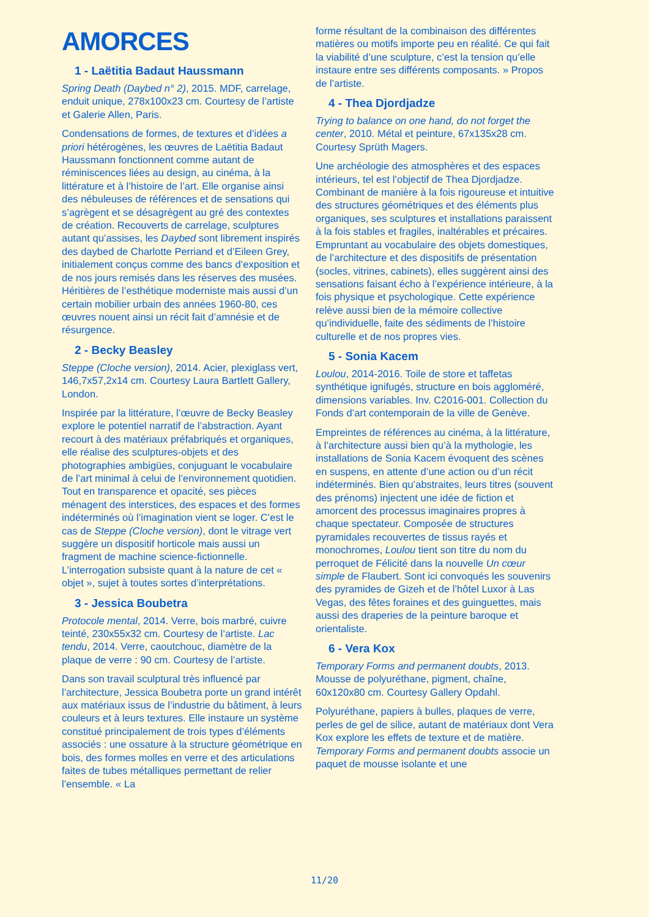AMORCES
1 - Laëtitia Badaut Haussmann
Spring Death (Daybed n° 2), 2015. MDF, carrelage, enduit unique, 278x100x23 cm. Courtesy de l’artiste et Galerie Allen, Paris.
Condensations de formes, de textures et d’idées a priori hétérogènes, les œuvres de Laëtitia Badaut Haussmann fonctionnent comme autant de réminiscences liées au design, au cinéma, à la littérature et à l’histoire de l’art. Elle organise ainsi des nébuleuses de références et de sensations qui s’agrègent et se désagrègent au gré des contextes de création. Recouverts de carrelage, sculptures autant qu’assises, les Daybed sont librement inspirés des daybed de Charlotte Perriand et d’Eileen Grey, initialement conçus comme des bancs d’exposition et de nos jours remisés dans les réserves des musées. Héritières de l’esthétique moderniste mais aussi d’un certain mobilier urbain des années 1960-80, ces œuvres nouent ainsi un récit fait d’amnésie et de résurgence.
2 - Becky Beasley
Steppe (Cloche version), 2014. Acier, plexiglass vert, 146,7x57,2x14 cm. Courtesy Laura Bartlett Gallery, London.
Inspirée par la littérature, l’œuvre de Becky Beasley explore le potentiel narratif de l’abstraction. Ayant recourt à des matériaux préfabriqués et organiques, elle réalise des sculptures-objets et des photographies ambigües, conjuguant le vocabulaire de l’art minimal à celui de l’environnement quotidien. Tout en transparence et opacité, ses pièces ménagent des interstices, des espaces et des formes indéterminés où l’imagination vient se loger. C’est le cas de Steppe (Cloche version), dont le vitrage vert suggère un dispositif horticole mais aussi un fragment de machine science-fictionnelle. L’interrogation subsiste quant à la nature de cet « objet », sujet à toutes sortes d’interprétations.
3 - Jessica Boubetra
Protocole mental, 2014. Verre, bois marbré, cuivre teinté, 230x55x32 cm. Courtesy de l’artiste. Lac tendu, 2014. Verre, caoutchouc, diamètre de la plaque de verre : 90 cm. Courtesy de l’artiste.
Dans son travail sculptural très influencé par l’architecture, Jessica Boubetra porte un grand intérêt aux matériaux issus de l’industrie du bâtiment, à leurs couleurs et à leurs textures. Elle instaure un système constitué principalement de trois types d’éléments associés : une ossature à la structure géométrique en bois, des formes molles en verre et des articulations faites de tubes métalliques permettant de relier l’ensemble. « La
forme résultant de la combinaison des différentes matières ou motifs importe peu en réalité. Ce qui fait la viabilité d’une sculpture, c’est la tension qu’elle instaure entre ses différents composants. » Propos de l’artiste.
4 - Thea Djordjadze
Trying to balance on one hand, do not forget the center, 2010. Métal et peinture, 67x135x28 cm. Courtesy Sprüth Magers.
Une archéologie des atmosphères et des espaces intérieurs, tel est l’objectif de Thea Djordjadze. Combinant de manière à la fois rigoureuse et intuitive des structures géométriques et des éléments plus organiques, ses sculptures et installations paraissent à la fois stables et fragiles, inaltérables et précaires. Empruntant au vocabulaire des objets domestiques, de l’architecture et des dispositifs de présentation (socles, vitrines, cabinets), elles suggèrent ainsi des sensations faisant écho à l’expérience intérieure, à la fois physique et psychologique. Cette expérience relève aussi bien de la mémoire collective qu’individuelle, faite des sédiments de l’histoire culturelle et de nos propres vies.
5 - Sonia Kacem
Loulou, 2014-2016. Toile de store et taffetas synthétique ignifugés, structure en bois aggloméré, dimensions variables. Inv. C2016-001. Collection du Fonds d’art contemporain de la ville de Genève.
Empreintes de références au cinéma, à la littérature, à l’architecture aussi bien qu’à la mythologie, les installations de Sonia Kacem évoquent des scènes en suspens, en attente d’une action ou d’un récit indéterminés. Bien qu’abstraites, leurs titres (souvent des prénoms) injectent une idée de fiction et amorcent des processus imaginaires propres à chaque spectateur. Composée de structures pyramidales recouvertes de tissus rayés et monochromes, Loulou tient son titre du nom du perroquet de Félicité dans la nouvelle Un cœur simple de Flaubert. Sont ici convoqués les souvenirs des pyramides de Gizeh et de l’hôtel Luxor à Las Vegas, des fêtes foraines et des guinguettes, mais aussi des draperies de la peinture baroque et orientaliste.
6 - Vera Kox
Temporary Forms and permanent doubts, 2013. Mousse de polyuréthane, pigment, chaîne, 60x120x80 cm. Courtesy Gallery Opdahl.
Polyuréthane, papiers à bulles, plaques de verre, perles de gel de silice, autant de matériaux dont Vera Kox explore les effets de texture et de matière. Temporary Forms and permanent doubts associe un paquet de mousse isolante et une
11/20